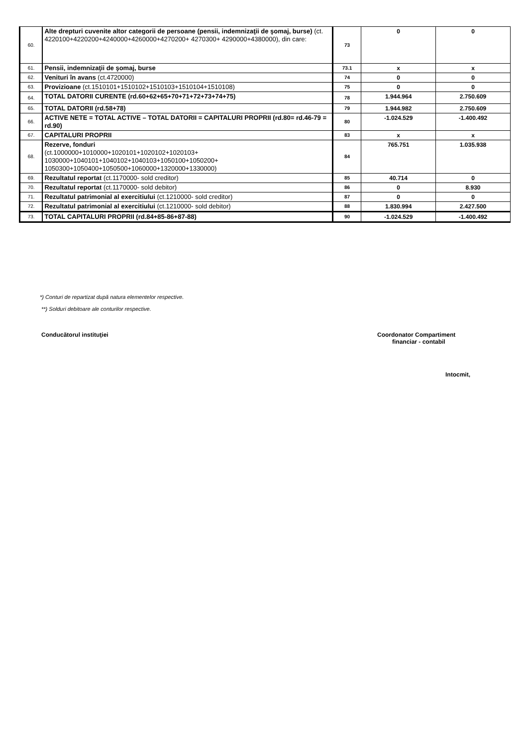| 60. | Alte drepturi cuvenite altor categorii de persoane (pensii, indemnizaţii de şomaj, burse) (ct. 4220100+4220200+4240000+4260000+4270200+ 4270300+ 4290000+4380000), din care: | 73 | 0 | 0 |
| 61. | Pensii, indemnizaţii de şomaj, burse | 73.1 | x | x |
| 62. | Venituri în avans (ct.4720000) | 74 | 0 | 0 |
| 63. | Provizioane (ct.1510101+1510102+1510103+1510104+1510108) | 75 | 0 | 0 |
| 64. | TOTAL DATORII CURENTE (rd.60+62+65+70+71+72+73+74+75) | 78 | 1.944.964 | 2.750.609 |
| 65. | TOTAL DATORII (rd.58+78) | 79 | 1.944.982 | 2.750.609 |
| 66. | ACTIVE NETE = TOTAL ACTIVE – TOTAL DATORII = CAPITALURI PROPRII (rd.80= rd.46-79 = rd.90) | 80 | -1.024.529 | -1.400.492 |
| 67. | CAPITALURI PROPRII | 83 | x | x |
| 68. | Rezerve, fonduri (ct.1000000+1010000+1020101+1020102+1020103+ 1030000+1040101+1040102+1040103+1050100+1050200+ 1050300+1050400+1050500+1060000+1320000+1330000) | 84 | 765.751 | 1.035.938 |
| 69. | Rezultatul reportat (ct.1170000- sold creditor) | 85 | 40.714 | 0 |
| 70. | Rezultatul reportat (ct.1170000- sold debitor) | 86 | 0 | 8.930 |
| 71. | Rezultatul patrimonial al exercitiului (ct.1210000- sold creditor) | 87 | 0 | 0 |
| 72. | Rezultatul patrimonial al exercitiului (ct.1210000- sold debitor) | 88 | 1.830.994 | 2.427.500 |
| 73. | TOTAL CAPITALURI PROPRII (rd.84+85-86+87-88) | 90 | -1.024.529 | -1.400.492 |
*) Conturi de repartizat după natura elementelor respective.
**) Solduri debitoare ale conturilor respective.
Conducătorul instituţiei
Coordonator Compartiment
financiar - contabil
Intocmit,